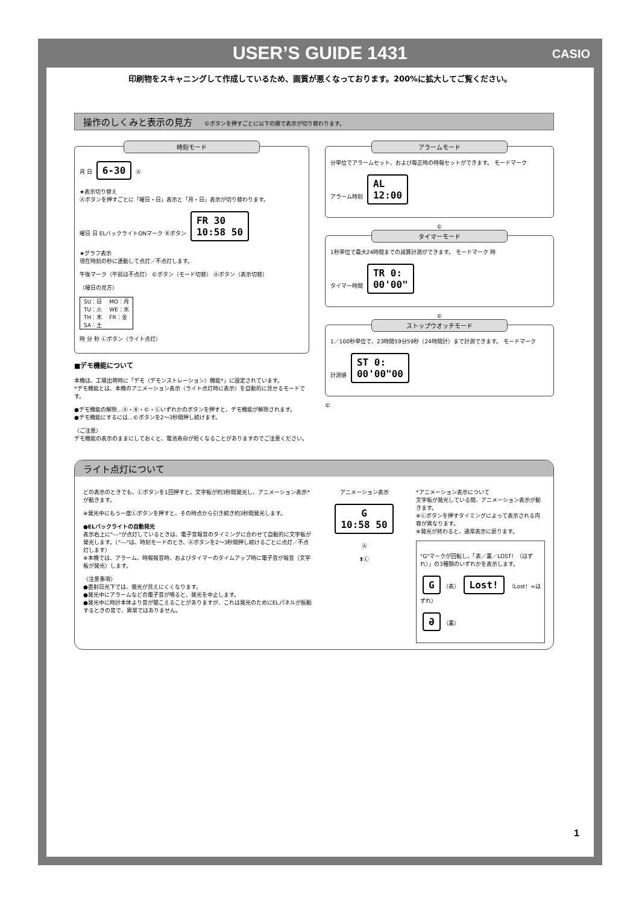USER’S GUIDE 1431 CASIO
印刷物をスキャニングして作成しているため、画質が悪くなっております。200%に拡大してご覧ください。
操作のしくみと表示の見方 ©ボタンを押すごとに以下の順で表示が切り替わります。
時刻モード
月 日 6-30 Ⓐ
★表示切り替え
Ⓐボタンを押すごとに「曜日・日」表示と「月・日」表示が切り替わります。
曜日 日 ELバックライトONマーク Ⓑボタン FR 30
10:58 50
★グラフ表示
現在時刻の秒に連動して点灯／不点灯します。
午後マーク（午前は不点灯） ©ボタン（モード切替） Ⓐボタン（表示切替）
（曜日の見方）
| SU：日 | MO：月 |
| TU：火 | WE：水 |
| TH：木 | FR：金 |
| SA：土 | |
時 分 秒 Ⓛボタン（ライト点灯）
■デモ機能について
本機は、工場出荷時に「デモ（デモンストレーション）機能*」に設定されています。
*デモ機能とは、本機のアニメーション表示（ライト点灯時に表示）を自動的に見せるモードです。
●デモ機能の解除…Ⓐ・Ⓑ・©・Ⓛいずれかのボタンを押すと、デモ機能が解除されます。
●デモ機能にするには…©ボタンを2～3秒間押し続けます。
〈ご注意〉
デモ機能の表示のままにしておくと、電池寿命が短くなることがありますのでご注意ください。
アラームモード
分単位でアラームセット、および毎正時の時報セットができます。 モードマーク
アラーム時刻 AL
12:00
©
タイマーモード
1秒単位で最大24時間までの減算計測ができます。 モードマーク 時
タイマー時間 TR 0:
00'00"
©
ストップウオッチモード
1／100秒単位で、23時間59分59秒（24時間計）まで計測できます。 モードマーク
計測値 ST 0:
00'00"00
©
ライト点灯について
どの表示のときでも、Ⓛボタンを1回押すと、文字板が約3秒間発光し、アニメーション表示*が動きます。
※発光中にもう一度Ⓛボタンを押すと、その時点から引き続き約3秒間発光します。
●ELバックライトの自動発光
表示右上に"---"が点灯しているときは、電子音報音のタイミングに合わせて自動的に文字板が発光します。（"---"は、時刻モードのとき、Ⓐボタンを2～3秒間押し続けるごとに点灯／不点灯します）
※本機では、アラーム、時報報音時、およびタイマーのタイムアップ時に電子音が報音（文字板が発光）します。
〈注意事項〉
●直射日光下では、発光が見えにくくなります。
●発光中にアラームなどの電子音が鳴ると、発光を中止します。
●発光中に時計本体より音が聞こえることがありますが、これは発光のためにELパネルが振動するときの音で、異常ではありません。
アニメーション表示
G
10:58 50
Ⓐ
⬆Ⓛ
*アニメーション表示について
文字板が発光している間、アニメーション表示が動きます。
※Ⓛボタンを押すタイミングによって表示される内容が異なります。
※発光が終わると、通常表示に戻ります。
"G"マークが回転し、「表／裏／LOST！（はずれ）」の3種類のいずれかを表示します。
G （表） Lost! （Lost！=はずれ）
Ə （裏）
1